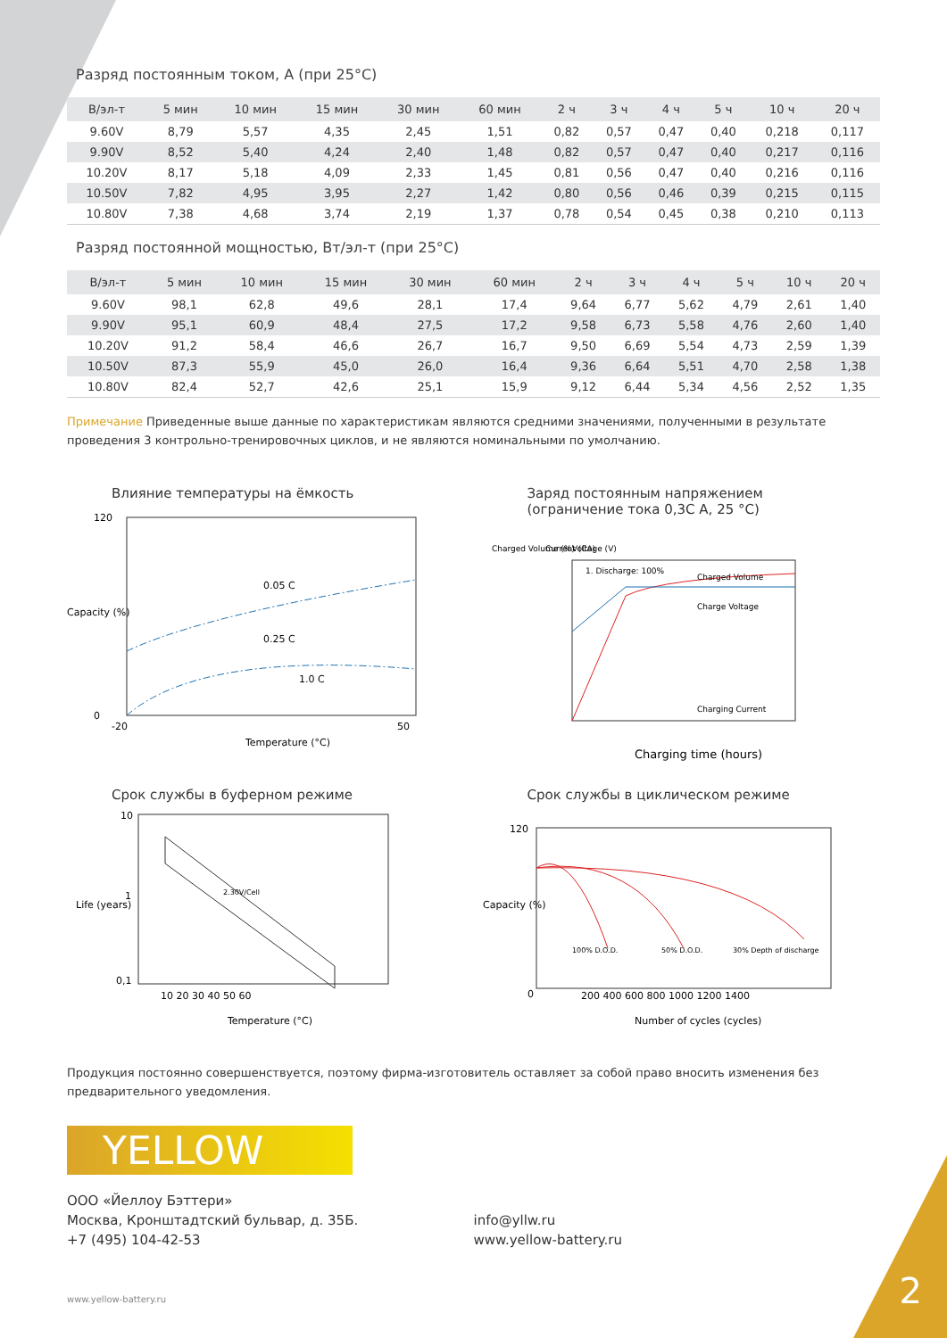Разряд постоянным током, А (при 25°C)
| В/эл-т | 5 мин | 10 мин | 15 мин | 30 мин | 60 мин | 2 ч | 3 ч | 4 ч | 5 ч | 10 ч | 20 ч |
| --- | --- | --- | --- | --- | --- | --- | --- | --- | --- | --- | --- |
| 9.60V | 8,79 | 5,57 | 4,35 | 2,45 | 1,51 | 0,82 | 0,57 | 0,47 | 0,40 | 0,218 | 0,117 |
| 9.90V | 8,52 | 5,40 | 4,24 | 2,40 | 1,48 | 0,82 | 0,57 | 0,47 | 0,40 | 0,217 | 0,116 |
| 10.20V | 8,17 | 5,18 | 4,09 | 2,33 | 1,45 | 0,81 | 0,56 | 0,47 | 0,40 | 0,216 | 0,116 |
| 10.50V | 7,82 | 4,95 | 3,95 | 2,27 | 1,42 | 0,80 | 0,56 | 0,46 | 0,39 | 0,215 | 0,115 |
| 10.80V | 7,38 | 4,68 | 3,74 | 2,19 | 1,37 | 0,78 | 0,54 | 0,45 | 0,38 | 0,210 | 0,113 |
Разряд постоянной мощностью, Вт/эл-т (при 25°C)
| В/эл-т | 5 мин | 10 мин | 15 мин | 30 мин | 60 мин | 2 ч | 3 ч | 4 ч | 5 ч | 10 ч | 20 ч |
| --- | --- | --- | --- | --- | --- | --- | --- | --- | --- | --- | --- |
| 9.60V | 98,1 | 62,8 | 49,6 | 28,1 | 17,4 | 9,64 | 6,77 | 5,62 | 4,79 | 2,61 | 1,40 |
| 9.90V | 95,1 | 60,9 | 48,4 | 27,5 | 17,2 | 9,58 | 6,73 | 5,58 | 4,76 | 2,60 | 1,40 |
| 10.20V | 91,2 | 58,4 | 46,6 | 26,7 | 16,7 | 9,50 | 6,69 | 5,54 | 4,73 | 2,59 | 1,39 |
| 10.50V | 87,3 | 55,9 | 45,0 | 26,0 | 16,4 | 9,36 | 6,64 | 5,51 | 4,70 | 2,58 | 1,38 |
| 10.80V | 82,4 | 52,7 | 42,6 | 25,1 | 15,9 | 9,12 | 6,44 | 5,34 | 4,56 | 2,52 | 1,35 |
Примечание Приведенные выше данные по характеристикам являются средними значениями, полученными в результате проведения 3 контрольно-тренировочных циклов, и не являются номинальными по умолчанию.
Влияние температуры на ёмкость
0.05 C
0.25 C
1.0 C
120
0
-20
50
Temperature (°C)
Capacity (%)
Заряд постоянным напряжением
(ограничение тока 0,3С А, 25 °C)
1. Discharge: 100%
Charged Volume
Charge Voltage
Charging Current
Charged Volume (%)
Current (CA)
Voltage (V)
Charging time (hours)
Срок службы в буферном режиме
2.30V/Cell
10
1
0,1
10 20 30 40 50 60
Temperature (°C)
Life (years)
Срок службы в циклическом режиме
100% D.O.D.
50% D.O.D.
30% Depth of discharge
120
0
200 400 600 800 1000 1200 1400
Number of cycles (cycles)
Capacity (%)
Продукция постоянно совершенствуется, поэтому фирма-изготовитель оставляет за собой право вносить изменения без предварительного уведомления.
YELLOW
ООО «Йеллоу Бэттери»
Москва, Кронштадтский бульвар, д. 35Б.
+7 (495) 104-42-53
info@yllw.ru
www.yellow-battery.ru
www.yellow-battery.ru
2